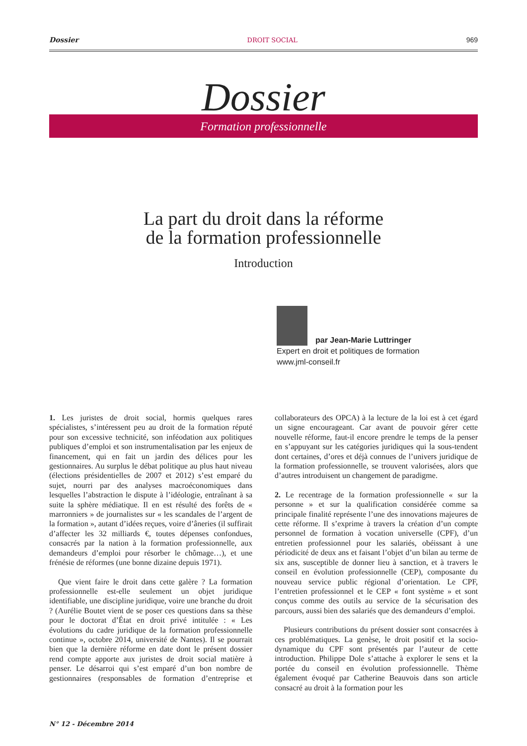Dossier DROIT SOCIAL 969
Dossier Formation professionnelle
La part du droit dans la réforme
de la formation professionnelle
Introduction
par Jean-Marie Luttringer
Expert en droit et politiques de formation
www.jml-conseil.fr
1. Les juristes de droit social, hormis quelques rares spécialistes, s’intéressent peu au droit de la formation réputé pour son excessive technicité, son inféodation aux politiques publiques d’emploi et son instrumentalisation par les enjeux de financement, qui en fait un jardin des délices pour les gestionnaires. Au surplus le débat politique au plus haut niveau (élections présidentielles de 2007 et 2012) s’est emparé du sujet, nourri par des analyses macroéconomiques dans lesquelles l’abstraction le dispute à l’idéologie, entraînant à sa suite la sphère médiatique. Il en est résulté des forêts de « marronniers » de journalistes sur « les scandales de l’argent de la formation », autant d’idées reçues, voire d’âneries (il suffirait d’affecter les 32 milliards €, toutes dépenses confondues, consacrés par la nation à la formation professionnelle, aux demandeurs d’emploi pour résorber le chômage…), et une frénésie de réformes (une bonne dizaine depuis 1971).
Que vient faire le droit dans cette galère ? La formation professionnelle est-elle seulement un objet juridique identifiable, une discipline juridique, voire une branche du droit ? (Aurélie Boutet vient de se poser ces questions dans sa thèse pour le doctorat d’État en droit privé intitulée : « Les évolutions du cadre juridique de la formation professionnelle continue », octobre 2014, université de Nantes). Il se pourrait bien que la dernière réforme en date dont le présent dossier rend compte apporte aux juristes de droit social matière à penser. Le désarroi qui s’est emparé d’un bon nombre de gestionnaires (responsables de formation d’entreprise et collaborateurs des OPCA) à la lecture de la loi est à cet égard un signe encourageant. Car avant de pouvoir gérer cette nouvelle réforme, faut-il encore prendre le temps de la penser en s’appuyant sur les catégories juridiques qui la sous-tendent dont certaines, d’ores et déjà connues de l’univers juridique de la formation professionnelle, se trouvent valorisées, alors que d’autres introduisent un changement de paradigme.
2. Le recentrage de la formation professionnelle « sur la personne » et sur la qualification considérée comme sa principale finalité représente l’une des innovations majeures de cette réforme. Il s’exprime à travers la création d’un compte personnel de formation à vocation universelle (CPF), d’un entretien professionnel pour les salariés, obéissant à une périodicité de deux ans et faisant l’objet d’un bilan au terme de six ans, susceptible de donner lieu à sanction, et à travers le conseil en évolution professionnelle (CEP), composante du nouveau service public régional d’orientation. Le CPF, l’entretien professionnel et le CEP « font système » et sont conçus comme des outils au service de la sécurisation des parcours, aussi bien des salariés que des demandeurs d’emploi.
Plusieurs contributions du présent dossier sont consacrées à ces problématiques. La genèse, le droit positif et la socio-dynamique du CPF sont présentés par l’auteur de cette introduction. Philippe Dole s’attache à explorer le sens et la portée du conseil en évolution professionnelle. Thème également évoqué par Catherine Beauvois dans son article consacré au droit à la formation pour les
N° 12 - Décembre 2014